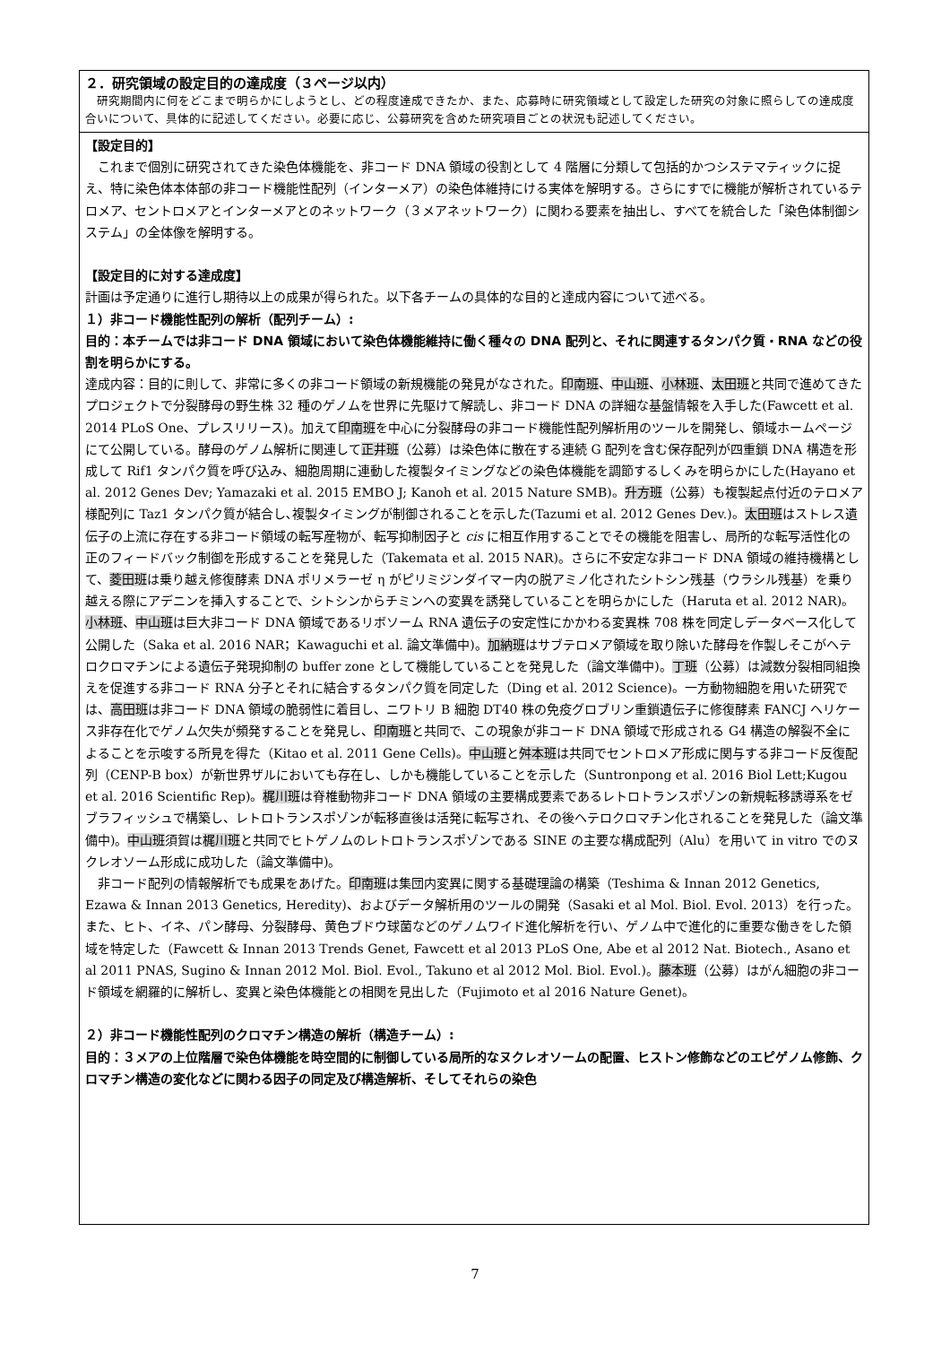２．研究領域の設定目的の達成度（３ページ以内）
　研究期間内に何をどこまで明らかにしようとし、どの程度達成できたか、また、応募時に研究領域として設定した研究の対象に照らしての達成度合いについて、具体的に記述してください。必要に応じ、公募研究を含めた研究項目ごとの状況も記述してください。
【設定目的】
　これまで個別に研究されてきた染色体機能を、非コード DNA 領域の役割として 4 階層に分類して包括的かつシステマティックに捉え、特に染色体本体部の非コード機能性配列（インターメア）の染色体維持にける実体を解明する。さらにすでに機能が解析されているテロメア、セントロメアとインターメアとのネットワーク（３メアネットワーク）に関わる要素を抽出し、すべてを統合した「染色体制御システム」の全体像を解明する。
【設定目的に対する達成度】
計画は予定通りに進行し期待以上の成果が得られた。以下各チームの具体的な目的と達成内容について述べる。
１）非コード機能性配列の解析（配列チーム）:
目的：本チームでは非コード DNA 領域において染色体機能維持に働く種々の DNA 配列と、それに関連するタンパク質・RNA などの役割を明らかにする。
達成内容：目的に則して、非常に多くの非コード領域の新規機能の発見がなされた。印南班、中山班、小林班、太田班と共同で進めてきたプロジェクトで分裂酵母の野生株 32 種のゲノムを世界に先駆けて解読し、非コード DNA の詳細な基盤情報を入手した(Fawcett et al. 2014 PLoS One、プレスリリース)。加えて印南班を中心に分裂酵母の非コード機能性配列解析用のツールを開発し、領域ホームページにて公開している。酵母のゲノム解析に関連して正井班（公募）は染色体に散在する連続 G 配列を含む保存配列が四重鎖 DNA 構造を形成して Rif1 タンパク質を呼び込み、細胞周期に連動した複製タイミングなどの染色体機能を調節するしくみを明らかにした(Hayano et al. 2012 Genes Dev; Yamazaki et al. 2015 EMBO J; Kanoh et al. 2015 Nature SMB)。升方班（公募）も複製起点付近のテロメア様配列に Taz1 タンパク質が結合し､複製タイミングが制御されることを示した(Tazumi et al. 2012 Genes Dev.)。太田班はストレス遺伝子の上流に存在する非コード領域の転写産物が、転写抑制因子と cis に相互作用することでその機能を阻害し、局所的な転写活性化の正のフィードバック制御を形成することを発見した（Takemata et al. 2015 NAR)。さらに不安定な非コード DNA 領域の維持機構として、菱田班は乗り越え修復酵素 DNA ポリメラーゼ η がピリミジンダイマー内の脱アミノ化されたシトシン残基（ウラシル残基）を乗り越える際にアデニンを挿入することで、シトシンからチミンへの変異を誘発していることを明らかにした（Haruta et al. 2012 NAR)。小林班、中山班は巨大非コード DNA 領域であるリボソーム RNA 遺伝子の安定性にかかわる変異株 708 株を同定しデータベース化して公開した（Saka et al. 2016 NAR；Kawaguchi et al. 論文準備中)。加納班はサブテロメア領域を取り除いた酵母を作製しそこがヘテロクロマチンによる遺伝子発現抑制の buffer zone として機能していることを発見した（論文準備中)。丁班（公募）は減数分裂相同組換えを促進する非コード RNA 分子とそれに結合するタンパク質を同定した（Ding et al. 2012 Science)。一方動物細胞を用いた研究では、高田班は非コード DNA 領域の脆弱性に着目し、ニワトリ B 細胞 DT40 株の免疫グロブリン重鎖遺伝子に修復酵素 FANCJ ヘリケース非存在化でゲノム欠失が頻発することを発見し、印南班と共同で、この現象が非コード DNA 領域で形成される G4 構造の解裂不全によることを示唆する所見を得た（Kitao et al. 2011 Gene Cells)。中山班と舛本班は共同でセントロメア形成に関与する非コード反復配列（CENP-B box）が新世界ザルにおいても存在し、しかも機能していることを示した（Suntronpong et al. 2016 Biol Lett;Kugou et al. 2016 Scientific Rep)。梶川班は脊椎動物非コード DNA 領域の主要構成要素であるレトロトランスポゾンの新規転移誘導系をゼブラフィッシュで構築し、レトロトランスポゾンが転移直後は活発に転写され、その後ヘテロクロマチン化されることを発見した（論文準備中)。中山班須賀は梶川班と共同でヒトゲノムのレトロトランスポゾンである SINE の主要な構成配列（Alu）を用いて in vitro でのヌクレオソーム形成に成功した（論文準備中)。
　非コード配列の情報解析でも成果をあげた。印南班は集団内変異に関する基礎理論の構築（Teshima & Innan 2012 Genetics, Ezawa & Innan 2013 Genetics, Heredity)、およびデータ解析用のツールの開発（Sasaki et al Mol. Biol. Evol. 2013）を行った。また、ヒト、イネ、パン酵母、分裂酵母、黄色ブドウ球菌などのゲノムワイド進化解析を行い、ゲノム中で進化的に重要な働きをした領域を特定した（Fawcett & Innan 2013 Trends Genet, Fawcett et al 2013 PLoS One, Abe et al 2012 Nat. Biotech., Asano et al 2011 PNAS, Sugino & Innan 2012 Mol. Biol. Evol., Takuno et al 2012 Mol. Biol. Evol.)。藤本班（公募）はがん細胞の非コード領域を網羅的に解析し、変異と染色体機能との相関を見出した（Fujimoto et al 2016 Nature Genet)。
２）非コード機能性配列のクロマチン構造の解析（構造チーム）:
目的：３メアの上位階層で染色体機能を時空間的に制御している局所的なヌクレオソームの配置、ヒストン修飾などのエピゲノム修飾、クロマチン構造の変化などに関わる因子の同定及び構造解析、そしてそれらの染色
7